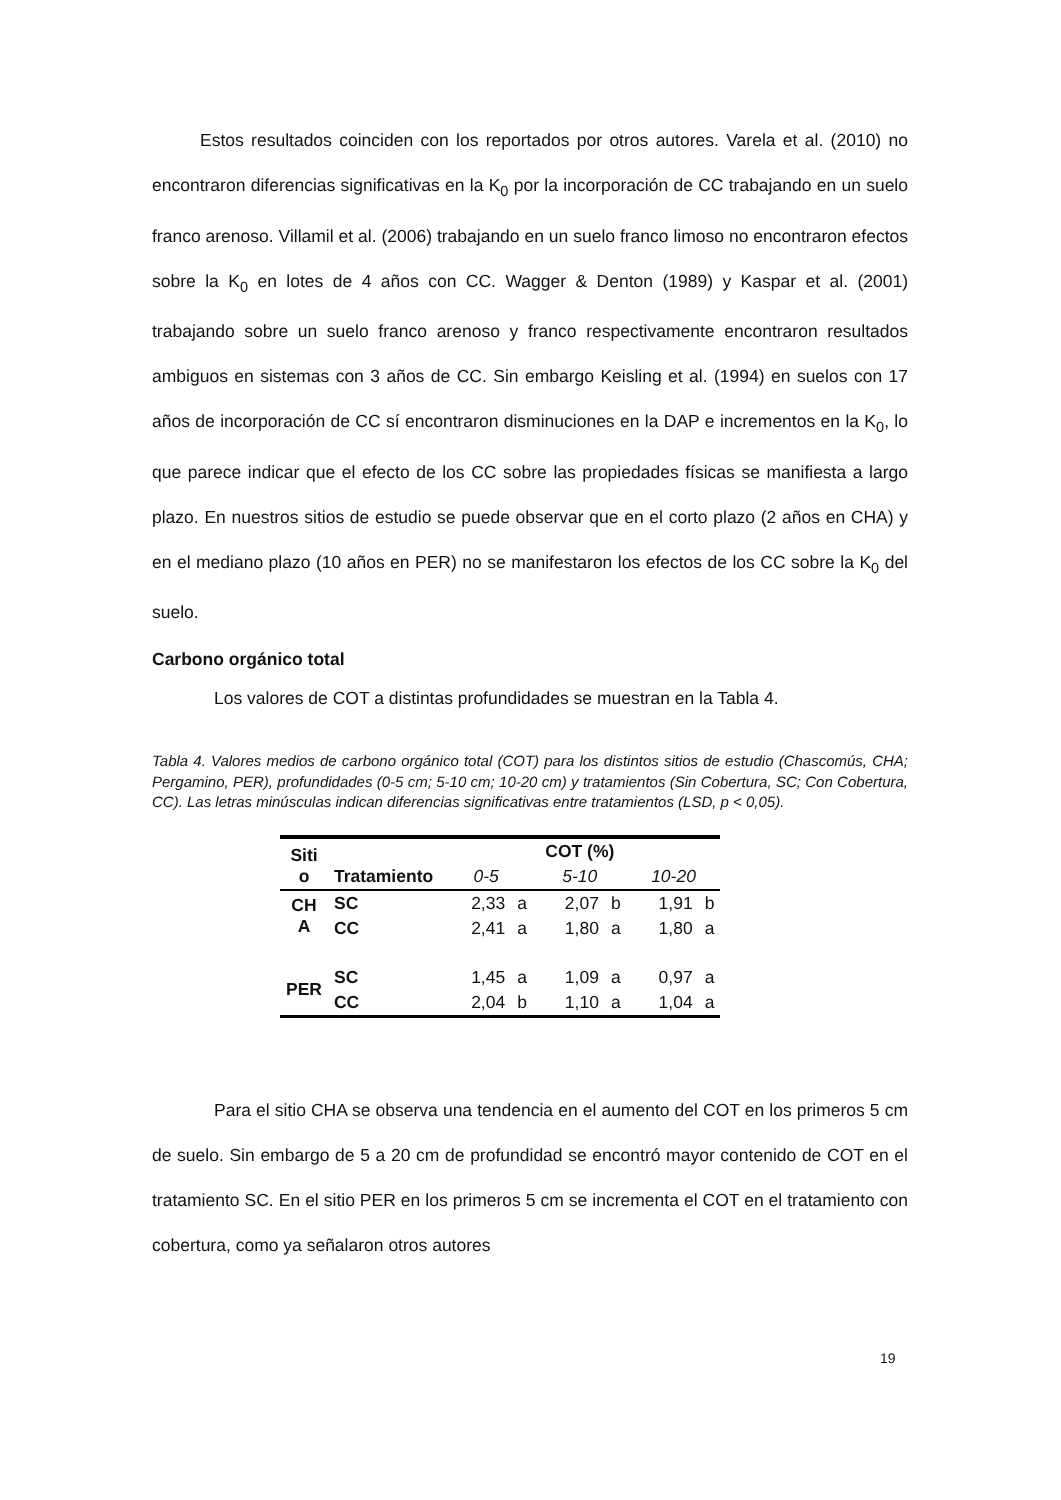Estos resultados coinciden con los reportados por otros autores. Varela et al. (2010) no encontraron diferencias significativas en la K<sub>0</sub> por la incorporación de CC trabajando en un suelo franco arenoso. Villamil et al. (2006) trabajando en un suelo franco limoso no encontraron efectos sobre la K<sub>0</sub> en lotes de 4 años con CC. Wagger & Denton (1989) y Kaspar et al. (2001) trabajando sobre un suelo franco arenoso y franco respectivamente encontraron resultados ambiguos en sistemas con 3 años de CC. Sin embargo Keisling et al. (1994) en suelos con 17 años de incorporación de CC sí encontraron disminuciones en la DAP e incrementos en la K<sub>0</sub>, lo que parece indicar que el efecto de los CC sobre las propiedades físicas se manifiesta a largo plazo. En nuestros sitios de estudio se puede observar que en el corto plazo (2 años en CHA) y en el mediano plazo (10 años en PER) no se manifestaron los efectos de los CC sobre la K<sub>0</sub> del suelo.
Carbono orgánico total
Los valores de COT a distintas profundidades se muestran en la Tabla 4.
Tabla 4. Valores medios de carbono orgánico total (COT) para los distintos sitios de estudio (Chascomús, CHA; Pergamino, PER), profundidades (0-5 cm; 5-10 cm; 10-20 cm) y tratamientos (Sin Cobertura, SC; Con Cobertura, CC). Las letras minúsculas indican diferencias significativas entre tratamientos (LSD, p < 0,05).
| Siti o | Tratamiento | COT (%) | | | | | |
| --- | --- | --- | --- | --- | --- | --- | --- |
| | | 0-5 | | 5-10 | | 10-20 | |
| CH A | SC | 2,33 | a | 2,07 | b | 1,91 | b |
| | CC | 2,41 | a | 1,80 | a | 1,80 | a |
| PER | SC | 1,45 | a | 1,09 | a | 0,97 | a |
| | CC | 2,04 | b | 1,10 | a | 1,04 | a |
Para el sitio CHA se observa una tendencia en el aumento del COT en los primeros 5 cm de suelo. Sin embargo de 5 a 20 cm de profundidad se encontró mayor contenido de COT en el tratamiento SC. En el sitio PER en los primeros 5 cm se incrementa el COT en el tratamiento con cobertura, como ya señalaron otros autores
19